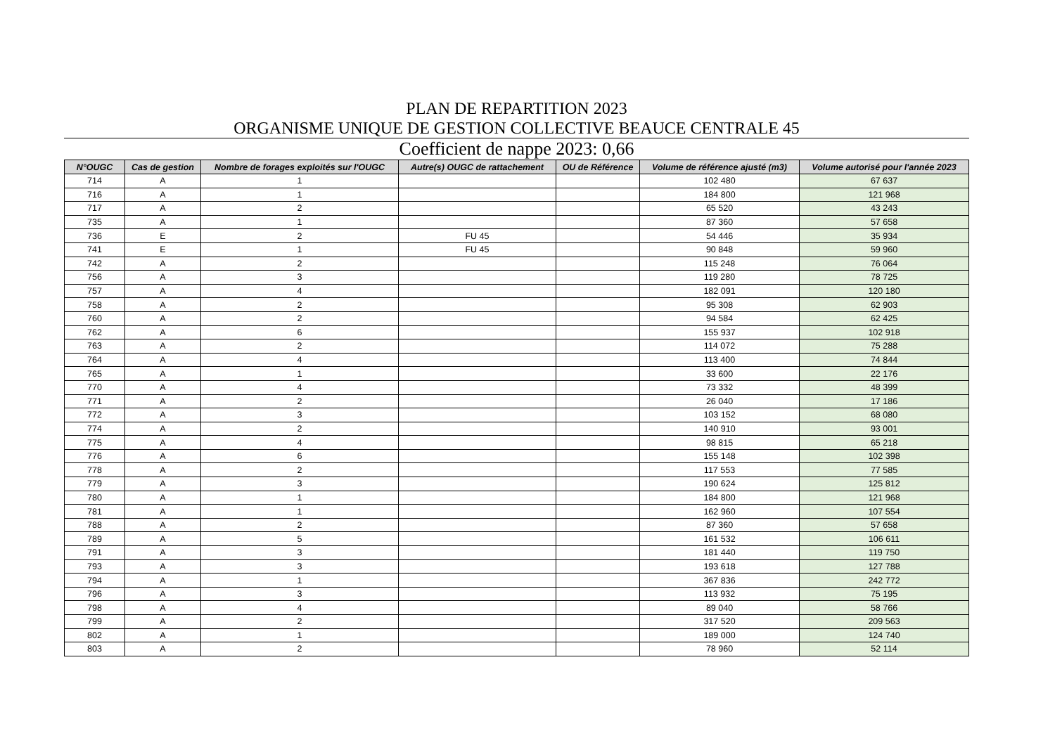PLAN DE REPARTITION 2023
ORGANISME UNIQUE DE GESTION COLLECTIVE BEAUCE CENTRALE 45
Coefficient de nappe 2023: 0,66
| N°OUGC | Cas de gestion | Nombre de forages exploités sur l'OUGC | Autre(s) OUGC de rattachement | OU de Référence | Volume de référence ajusté (m3) | Volume autorisé pour l'année 2023 |
| --- | --- | --- | --- | --- | --- | --- |
| 714 | A | 1 | | | 102 480 | 67 637 |
| 716 | A | 1 | | | 184 800 | 121 968 |
| 717 | A | 2 | | | 65 520 | 43 243 |
| 735 | A | 1 | | | 87 360 | 57 658 |
| 736 | E | 2 | FU 45 | | 54 446 | 35 934 |
| 741 | E | 1 | FU 45 | | 90 848 | 59 960 |
| 742 | A | 2 | | | 115 248 | 76 064 |
| 756 | A | 3 | | | 119 280 | 78 725 |
| 757 | A | 4 | | | 182 091 | 120 180 |
| 758 | A | 2 | | | 95 308 | 62 903 |
| 760 | A | 2 | | | 94 584 | 62 425 |
| 762 | A | 6 | | | 155 937 | 102 918 |
| 763 | A | 2 | | | 114 072 | 75 288 |
| 764 | A | 4 | | | 113 400 | 74 844 |
| 765 | A | 1 | | | 33 600 | 22 176 |
| 770 | A | 4 | | | 73 332 | 48 399 |
| 771 | A | 2 | | | 26 040 | 17 186 |
| 772 | A | 3 | | | 103 152 | 68 080 |
| 774 | A | 2 | | | 140 910 | 93 001 |
| 775 | A | 4 | | | 98 815 | 65 218 |
| 776 | A | 6 | | | 155 148 | 102 398 |
| 778 | A | 2 | | | 117 553 | 77 585 |
| 779 | A | 3 | | | 190 624 | 125 812 |
| 780 | A | 1 | | | 184 800 | 121 968 |
| 781 | A | 1 | | | 162 960 | 107 554 |
| 788 | A | 2 | | | 87 360 | 57 658 |
| 789 | A | 5 | | | 161 532 | 106 611 |
| 791 | A | 3 | | | 181 440 | 119 750 |
| 793 | A | 3 | | | 193 618 | 127 788 |
| 794 | A | 1 | | | 367 836 | 242 772 |
| 796 | A | 3 | | | 113 932 | 75 195 |
| 798 | A | 4 | | | 89 040 | 58 766 |
| 799 | A | 2 | | | 317 520 | 209 563 |
| 802 | A | 1 | | | 189 000 | 124 740 |
| 803 | A | 2 | | | 78 960 | 52 114 |